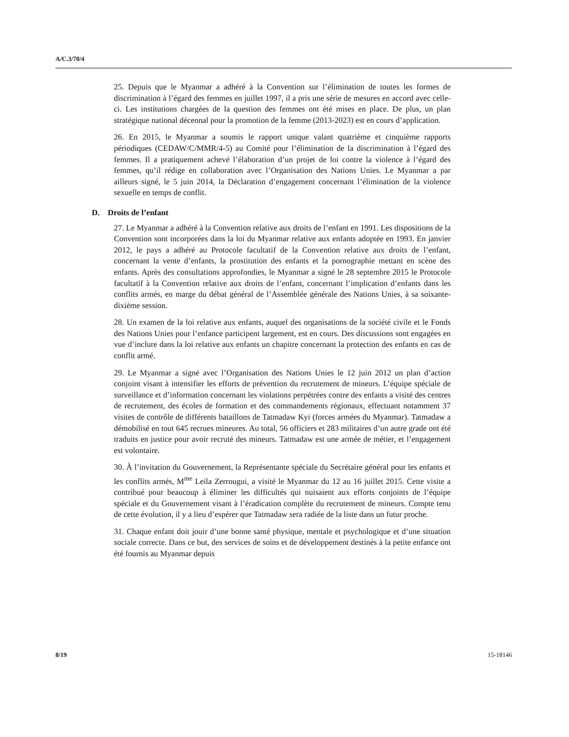A/C.3/70/4
25. Depuis que le Myanmar a adhéré à la Convention sur l’élimination de toutes les formes de discrimination à l’égard des femmes en juillet 1997, il a pris une série de mesures en accord avec celle-ci. Les institutions chargées de la question des femmes ont été mises en place. De plus, un plan stratégique national décennal pour la promotion de la femme (2013-2023) est en cours d’application.
26. En 2015, le Myanmar a soumis le rapport unique valant quatrième et cinquième rapports périodiques (CEDAW/C/MMR/4-5) au Comité pour l’élimination de la discrimination à l’égard des femmes. Il a pratiquement achevé l’élaboration d’un projet de loi contre la violence à l’égard des femmes, qu’il rédige en collaboration avec l’Organisation des Nations Unies. Le Myanmar a par ailleurs signé, le 5 juin 2014, la Déclaration d’engagement concernant l’élimination de la violence sexuelle en temps de conflit.
D. Droits de l’enfant
27. Le Myanmar a adhéré à la Convention relative aux droits de l’enfant en 1991. Les dispositions de la Convention sont incorporées dans la loi du Myanmar relative aux enfants adoptée en 1993. En janvier 2012, le pays a adhéré au Protocole facultatif de la Convention relative aux droits de l’enfant, concernant la vente d’enfants, la prostitution des enfants et la pornographie mettant en scène des enfants. Après des consultations approfondies, le Myanmar a signé le 28 septembre 2015 le Protocole facultatif à la Convention relative aux droits de l’enfant, concernant l’implication d’enfants dans les conflits armés, en marge du débat général de l’Assemblée générale des Nations Unies, à sa soixante-dixième session.
28. Un examen de la loi relative aux enfants, auquel des organisations de la société civile et le Fonds des Nations Unies pour l’enfance participent largement, est en cours. Des discussions sont engagées en vue d’inclure dans la loi relative aux enfants un chapitre concernant la protection des enfants en cas de conflit armé.
29. Le Myanmar a signé avec l’Organisation des Nations Unies le 12 juin 2012 un plan d’action conjoint visant à intensifier les efforts de prévention du recrutement de mineurs. L’équipe spéciale de surveillance et d’information concernant les violations perpétrées contre des enfants a visité des centres de recrutement, des écoles de formation et des commandements régionaux, effectuant notamment 37 visites de contrôle de différents bataillons de Tatmadaw Kyi (forces armées du Myanmar). Tatmadaw a démobilisé en tout 645 recrues mineures. Au total, 56 officiers et 283 militaires d’un autre grade ont été traduits en justice pour avoir recruté des mineurs. Tatmadaw est une armée de métier, et l’engagement est volontaire.
30. À l’invitation du Gouvernement, la Représentante spéciale du Secrétaire général pour les enfants et les conflits armés, M<sup>me</sup> Leila Zerrougui, a visité le Myanmar du 12 au 16 juillet 2015. Cette visite a contribué pour beaucoup à éliminer les difficultés qui nuisaient aux efforts conjoints de l’équipe spéciale et du Gouvernement visant à l’éradication complète du recrutement de mineurs. Compte tenu de cette évolution, il y a lieu d’espérer que Tatmadaw sera radiée de la liste dans un futur proche.
31. Chaque enfant doit jouir d’une bonne santé physique, mentale et psychologique et d’une situation sociale correcte. Dans ce but, des services de soins et de développement destinés à la petite enfance ont été fournis au Myanmar depuis
8/19 15-18146